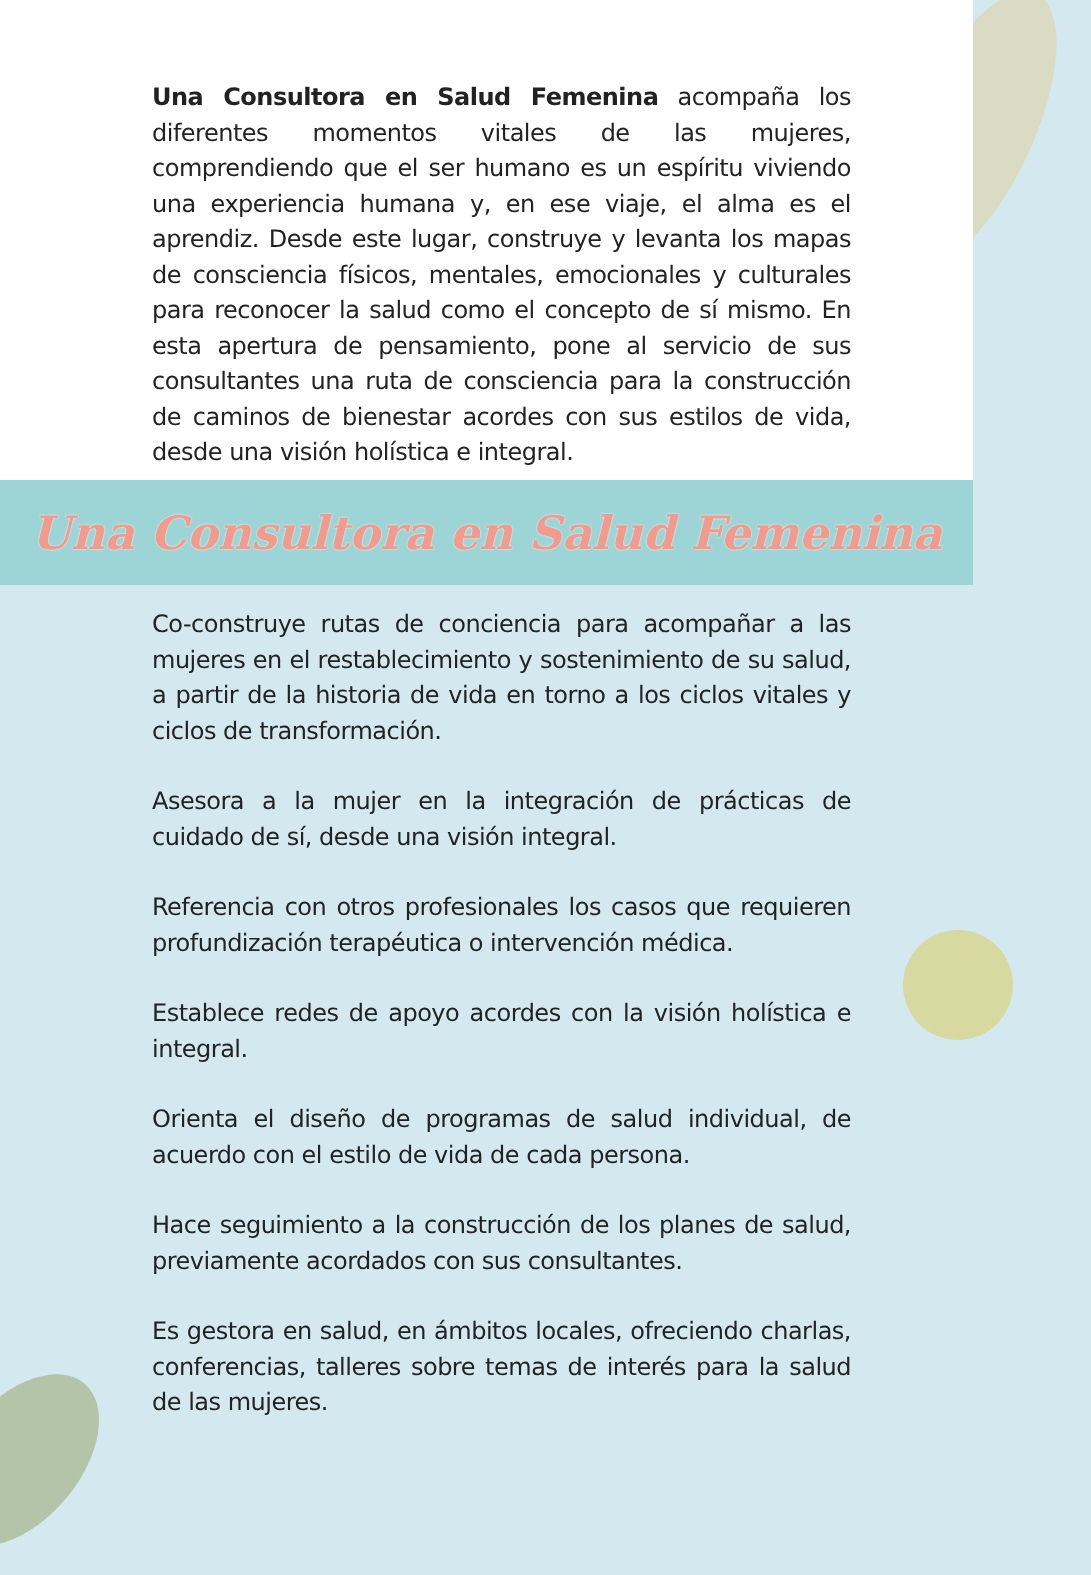Una Consultora en Salud Femenina acompaña los diferentes momentos vitales de las mujeres, comprendiendo que el ser humano es un espíritu viviendo una experiencia humana y, en ese viaje, el alma es el aprendiz. Desde este lugar, construye y levanta los mapas de consciencia físicos, mentales, emocionales y culturales para reconocer la salud como el concepto de sí mismo. En esta apertura de pensamiento, pone al servicio de sus consultantes una ruta de consciencia para la construcción de caminos de bienestar acordes con sus estilos de vida, desde una visión holística e integral.
Una Consultora en Salud Femenina
Co-construye rutas de conciencia para acompañar a las mujeres en el restablecimiento y sostenimiento de su salud, a partir de la historia de vida en torno a los ciclos vitales y ciclos de transformación.
Asesora a la mujer en la integración de prácticas de cuidado de sí, desde una visión integral.
Referencia con otros profesionales los casos que requieren profundización terapéutica o intervención médica.
Establece redes de apoyo acordes con la visión holística e integral.
Orienta el diseño de programas de salud individual, de acuerdo con el estilo de vida de cada persona.
Hace seguimiento a la construcción de los planes de salud, previamente acordados con sus consultantes.
Es gestora en salud, en ámbitos locales, ofreciendo charlas, conferencias, talleres sobre temas de interés para la salud de las mujeres.